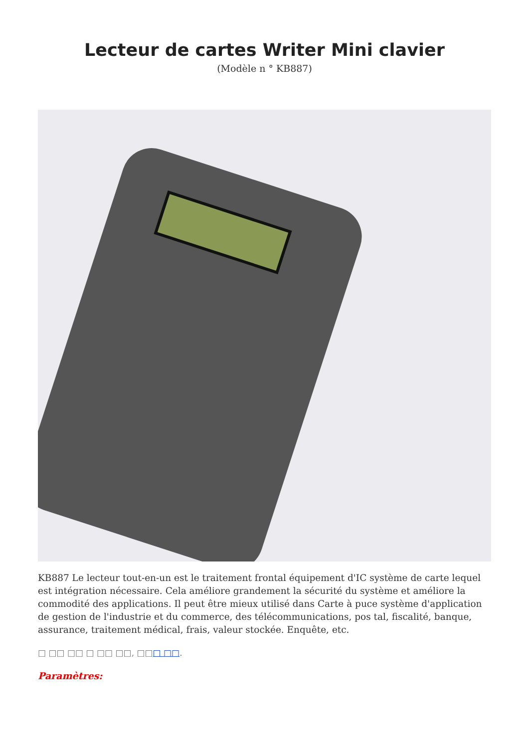Lecteur de cartes Writer Mini clavier
(Modèle n ° KB887)
KB887 Le lecteur tout-en-un est le traitement frontal équipement d'IC système de carte lequel est intégration nécessaire. Cela améliore grandement la sécurité du système et améliore la commodité des applications. Il peut être mieux utilisé dans Carte à puce système d'application de gestion de l'industrie et du commerce, des télécommunications, pos tal, fiscalité, banque, assurance, traitement médical, frais, valeur stockée. Enquête, etc.
□ □□ □□ □ □□ □□, □□□ □□.
Paramètres: